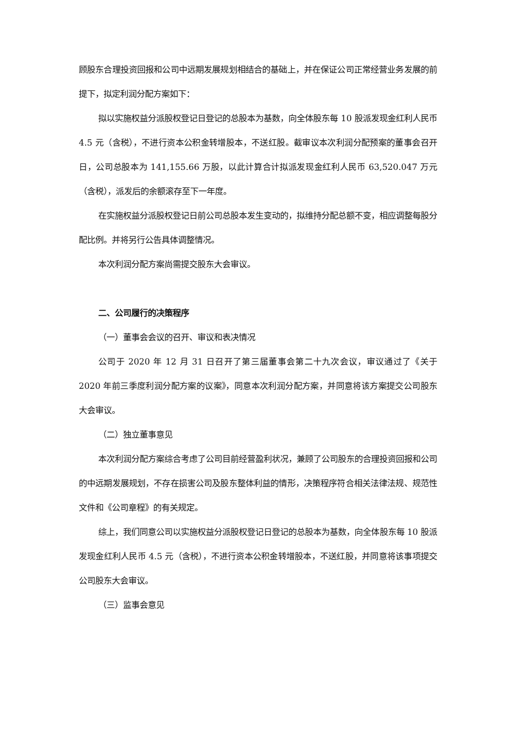顾股东合理投资回报和公司中远期发展规划相结合的基础上，并在保证公司正常经营业务发展的前提下，拟定利润分配方案如下：
拟以实施权益分派股权登记日登记的总股本为基数，向全体股东每 10 股派发现金红利人民币 4.5 元（含税），不进行资本公积金转增股本，不送红股。截审议本次利润分配预案的董事会召开日，公司总股本为 141,155.66 万股，以此计算合计拟派发现金红利人民币 63,520.047 万元（含税），派发后的余额滚存至下一年度。
在实施权益分派股权登记日前公司总股本发生变动的，拟维持分配总额不变，相应调整每股分配比例。并将另行公告具体调整情况。
本次利润分配方案尚需提交股东大会审议。
二、公司履行的决策程序
（一）董事会会议的召开、审议和表决情况
公司于 2020 年 12 月 31 日召开了第三届董事会第二十九次会议，审议通过了《关于 2020 年前三季度利润分配方案的议案》，同意本次利润分配方案，并同意将该方案提交公司股东大会审议。
（二）独立董事意见
本次利润分配方案综合考虑了公司目前经营盈利状况，兼顾了公司股东的合理投资回报和公司的中远期发展规划，不存在损害公司及股东整体利益的情形，决策程序符合相关法律法规、规范性文件和《公司章程》的有关规定。
综上，我们同意公司以实施权益分派股权登记日登记的总股本为基数，向全体股东每 10 股派发现金红利人民币 4.5 元（含税），不进行资本公积金转增股本，不送红股，并同意将该事项提交公司股东大会审议。
（三）监事会意见